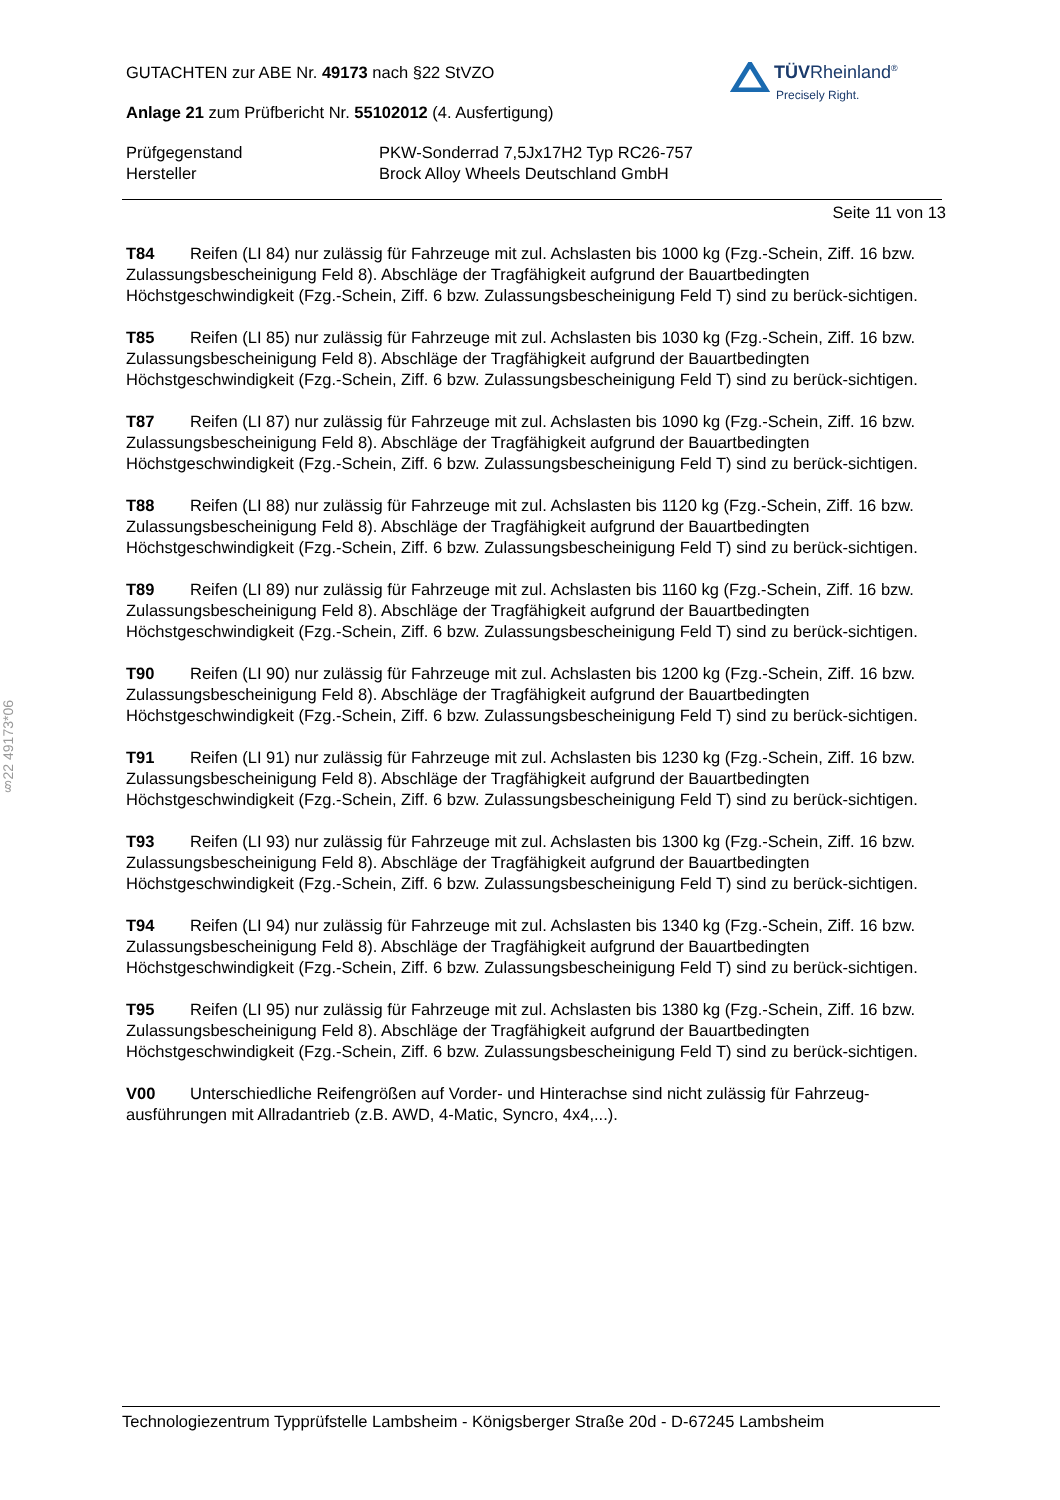§22 49173*06
TÜVRheinland<sup>®</sup>
Precisely Right.
GUTACHTEN zur ABE Nr. 49173 nach §22 StVZO
Anlage 21 zum Prüfbericht Nr. 55102012 (4. Ausfertigung)
Prüfgegenstand PKW-Sonderrad 7,5Jx17H2 Typ RC26-757
Hersteller Brock Alloy Wheels Deutschland GmbH
Seite 11 von 13
T84 Reifen (LI 84) nur zulässig für Fahrzeuge mit zul. Achslasten bis 1000 kg (Fzg.-Schein, Ziff. 16 bzw. Zulassungsbescheinigung Feld 8). Abschläge der Tragfähigkeit aufgrund der Bauartbedingten Höchstgeschwindigkeit (Fzg.-Schein, Ziff. 6 bzw. Zulassungsbescheinigung Feld T) sind zu berück-sichtigen.
T85 Reifen (LI 85) nur zulässig für Fahrzeuge mit zul. Achslasten bis 1030 kg (Fzg.-Schein, Ziff. 16 bzw. Zulassungsbescheinigung Feld 8). Abschläge der Tragfähigkeit aufgrund der Bauartbedingten Höchstgeschwindigkeit (Fzg.-Schein, Ziff. 6 bzw. Zulassungsbescheinigung Feld T) sind zu berück-sichtigen.
T87 Reifen (LI 87) nur zulässig für Fahrzeuge mit zul. Achslasten bis 1090 kg (Fzg.-Schein, Ziff. 16 bzw. Zulassungsbescheinigung Feld 8). Abschläge der Tragfähigkeit aufgrund der Bauartbedingten Höchstgeschwindigkeit (Fzg.-Schein, Ziff. 6 bzw. Zulassungsbescheinigung Feld T) sind zu berück-sichtigen.
T88 Reifen (LI 88) nur zulässig für Fahrzeuge mit zul. Achslasten bis 1120 kg (Fzg.-Schein, Ziff. 16 bzw. Zulassungsbescheinigung Feld 8). Abschläge der Tragfähigkeit aufgrund der Bauartbedingten Höchstgeschwindigkeit (Fzg.-Schein, Ziff. 6 bzw. Zulassungsbescheinigung Feld T) sind zu berück-sichtigen.
T89 Reifen (LI 89) nur zulässig für Fahrzeuge mit zul. Achslasten bis 1160 kg (Fzg.-Schein, Ziff. 16 bzw. Zulassungsbescheinigung Feld 8). Abschläge der Tragfähigkeit aufgrund der Bauartbedingten Höchstgeschwindigkeit (Fzg.-Schein, Ziff. 6 bzw. Zulassungsbescheinigung Feld T) sind zu berück-sichtigen.
T90 Reifen (LI 90) nur zulässig für Fahrzeuge mit zul. Achslasten bis 1200 kg (Fzg.-Schein, Ziff. 16 bzw. Zulassungsbescheinigung Feld 8). Abschläge der Tragfähigkeit aufgrund der Bauartbedingten Höchstgeschwindigkeit (Fzg.-Schein, Ziff. 6 bzw. Zulassungsbescheinigung Feld T) sind zu berück-sichtigen.
T91 Reifen (LI 91) nur zulässig für Fahrzeuge mit zul. Achslasten bis 1230 kg (Fzg.-Schein, Ziff. 16 bzw. Zulassungsbescheinigung Feld 8). Abschläge der Tragfähigkeit aufgrund der Bauartbedingten Höchstgeschwindigkeit (Fzg.-Schein, Ziff. 6 bzw. Zulassungsbescheinigung Feld T) sind zu berück-sichtigen.
T93 Reifen (LI 93) nur zulässig für Fahrzeuge mit zul. Achslasten bis 1300 kg (Fzg.-Schein, Ziff. 16 bzw. Zulassungsbescheinigung Feld 8). Abschläge der Tragfähigkeit aufgrund der Bauartbedingten Höchstgeschwindigkeit (Fzg.-Schein, Ziff. 6 bzw. Zulassungsbescheinigung Feld T) sind zu berück-sichtigen.
T94 Reifen (LI 94) nur zulässig für Fahrzeuge mit zul. Achslasten bis 1340 kg (Fzg.-Schein, Ziff. 16 bzw. Zulassungsbescheinigung Feld 8). Abschläge der Tragfähigkeit aufgrund der Bauartbedingten Höchstgeschwindigkeit (Fzg.-Schein, Ziff. 6 bzw. Zulassungsbescheinigung Feld T) sind zu berück-sichtigen.
T95 Reifen (LI 95) nur zulässig für Fahrzeuge mit zul. Achslasten bis 1380 kg (Fzg.-Schein, Ziff. 16 bzw. Zulassungsbescheinigung Feld 8). Abschläge der Tragfähigkeit aufgrund der Bauartbedingten Höchstgeschwindigkeit (Fzg.-Schein, Ziff. 6 bzw. Zulassungsbescheinigung Feld T) sind zu berück-sichtigen.
V00 Unterschiedliche Reifengrößen auf Vorder- und Hinterachse sind nicht zulässig für Fahrzeug-ausführungen mit Allradantrieb (z.B. AWD, 4-Matic, Syncro, 4x4,...).
Technologiezentrum Typprüfstelle Lambsheim - Königsberger Straße 20d - D-67245 Lambsheim